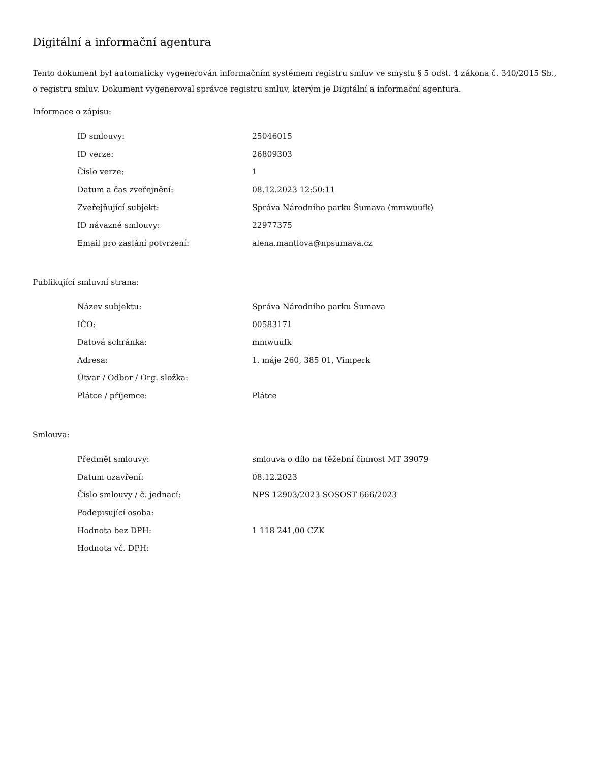Digitální a informační agentura
Tento dokument byl automaticky vygenerován informačním systémem registru smluv ve smyslu § 5 odst. 4 zákona č. 340/2015 Sb., o registru smluv. Dokument vygeneroval správce registru smluv, kterým je Digitální a informační agentura.
Informace o zápisu:
| ID smlouvy: | 25046015 |
| ID verze: | 26809303 |
| Číslo verze: | 1 |
| Datum a čas zveřejnění: | 08.12.2023 12:50:11 |
| Zveřejňující subjekt: | Správa Národního parku Šumava (mmwuufk) |
| ID návazné smlouvy: | 22977375 |
| Email pro zaslání potvrzení: | alena.mantlova@npsumava.cz |
Publikující smluvní strana:
| Název subjektu: | Správa Národního parku Šumava |
| IČO: | 00583171 |
| Datová schránka: | mmwuufk |
| Adresa: | 1. máje 260, 385 01, Vimperk |
| Útvar / Odbor / Org. složka: | |
| Plátce / příjemce: | Plátce |
Smlouva:
| Předmět smlouvy: | smlouva o dílo na těžební činnost MT 39079 |
| Datum uzavření: | 08.12.2023 |
| Číslo smlouvy / č. jednací: | NPS 12903/2023 SOSOST 666/2023 |
| Podepisující osoba: | |
| Hodnota bez DPH: | 1 118 241,00 CZK |
| Hodnota vč. DPH: | |